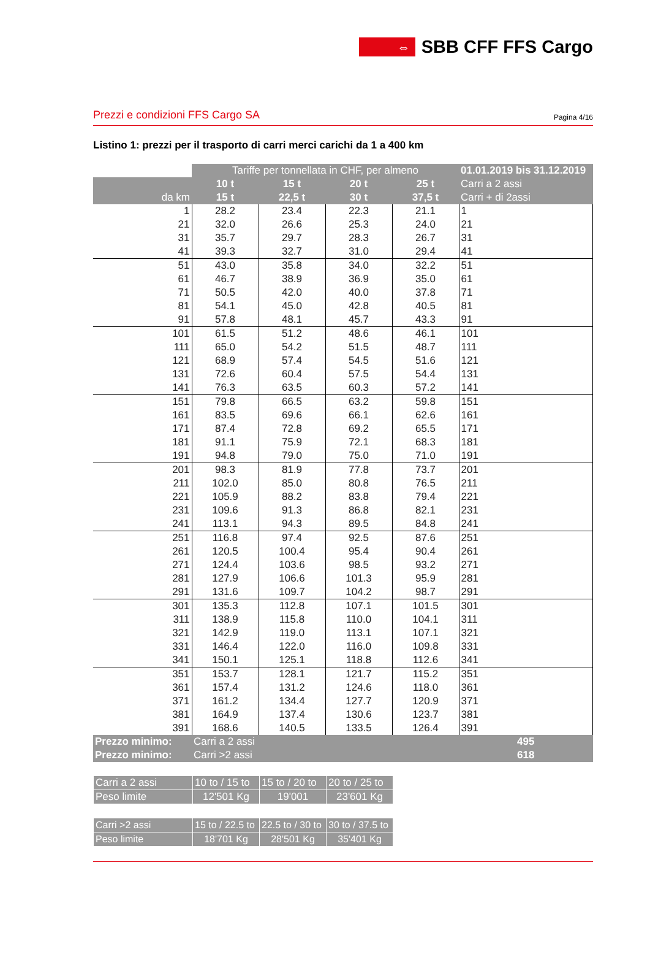⇔
SBB CFF FFS Cargo
Prezzi e condizioni FFS Cargo SA Pagina 4/16
Listino 1: prezzi per il trasporto di carri merci carichi da 1 a 400 km
| | Tariffe per tonnellata in CHF, per almeno | | | | 01.01.2019 bis 31.12.2019 |
| --- | --- | --- | --- | --- | --- |
| | 10 t | 15 t | 20 t | 25 t | Carri a 2 assi |
| da km | 15 t | 22,5 t | 30 t | 37,5 t | Carri + di 2assi |
| 1 | 28.2 | 23.4 | 22.3 | 21.1 | 1 |
| 21 | 32.0 | 26.6 | 25.3 | 24.0 | 21 |
| 31 | 35.7 | 29.7 | 28.3 | 26.7 | 31 |
| 41 | 39.3 | 32.7 | 31.0 | 29.4 | 41 |
| 51 | 43.0 | 35.8 | 34.0 | 32.2 | 51 |
| 61 | 46.7 | 38.9 | 36.9 | 35.0 | 61 |
| 71 | 50.5 | 42.0 | 40.0 | 37.8 | 71 |
| 81 | 54.1 | 45.0 | 42.8 | 40.5 | 81 |
| 91 | 57.8 | 48.1 | 45.7 | 43.3 | 91 |
| 101 | 61.5 | 51.2 | 48.6 | 46.1 | 101 |
| 111 | 65.0 | 54.2 | 51.5 | 48.7 | 111 |
| 121 | 68.9 | 57.4 | 54.5 | 51.6 | 121 |
| 131 | 72.6 | 60.4 | 57.5 | 54.4 | 131 |
| 141 | 76.3 | 63.5 | 60.3 | 57.2 | 141 |
| 151 | 79.8 | 66.5 | 63.2 | 59.8 | 151 |
| 161 | 83.5 | 69.6 | 66.1 | 62.6 | 161 |
| 171 | 87.4 | 72.8 | 69.2 | 65.5 | 171 |
| 181 | 91.1 | 75.9 | 72.1 | 68.3 | 181 |
| 191 | 94.8 | 79.0 | 75.0 | 71.0 | 191 |
| 201 | 98.3 | 81.9 | 77.8 | 73.7 | 201 |
| 211 | 102.0 | 85.0 | 80.8 | 76.5 | 211 |
| 221 | 105.9 | 88.2 | 83.8 | 79.4 | 221 |
| 231 | 109.6 | 91.3 | 86.8 | 82.1 | 231 |
| 241 | 113.1 | 94.3 | 89.5 | 84.8 | 241 |
| 251 | 116.8 | 97.4 | 92.5 | 87.6 | 251 |
| 261 | 120.5 | 100.4 | 95.4 | 90.4 | 261 |
| 271 | 124.4 | 103.6 | 98.5 | 93.2 | 271 |
| 281 | 127.9 | 106.6 | 101.3 | 95.9 | 281 |
| 291 | 131.6 | 109.7 | 104.2 | 98.7 | 291 |
| 301 | 135.3 | 112.8 | 107.1 | 101.5 | 301 |
| 311 | 138.9 | 115.8 | 110.0 | 104.1 | 311 |
| 321 | 142.9 | 119.0 | 113.1 | 107.1 | 321 |
| 331 | 146.4 | 122.0 | 116.0 | 109.8 | 331 |
| 341 | 150.1 | 125.1 | 118.8 | 112.6 | 341 |
| 351 | 153.7 | 128.1 | 121.7 | 115.2 | 351 |
| 361 | 157.4 | 131.2 | 124.6 | 118.0 | 361 |
| 371 | 161.2 | 134.4 | 127.7 | 120.9 | 371 |
| 381 | 164.9 | 137.4 | 130.6 | 123.7 | 381 |
| 391 | 168.6 | 140.5 | 133.5 | 126.4 | 391 |
| Prezzo minimo: | Carri a 2 assi | | | | 495 |
| Prezzo minimo: | Carri >2 assi | | | | 618 |
| Carri a 2 assi | 10 to / 15 to | 15 to / 20 to | 20 to / 25 to |
| Peso limite | 12'501 Kg | 19'001 | 23'601 Kg |
| Carri >2 assi | 15 to / 22.5 to | 22.5 to / 30 to | 30 to / 37.5 to |
| Peso limite | 18'701 Kg | 28'501 Kg | 35'401 Kg |